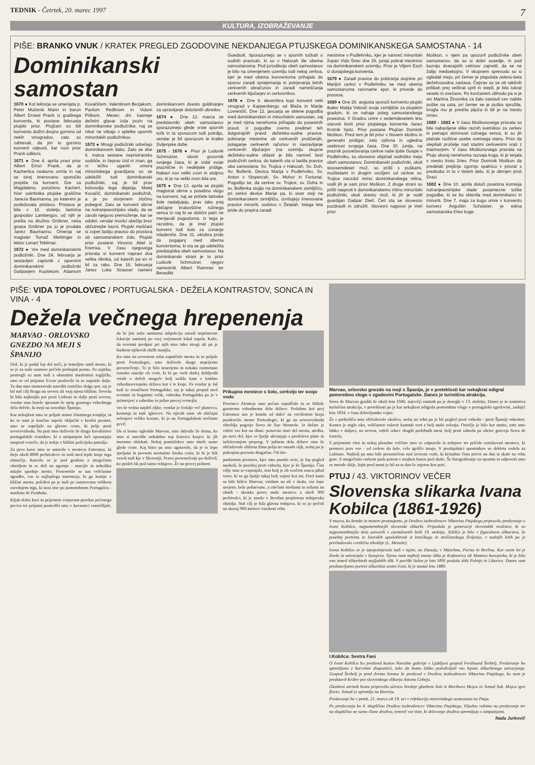TEDNIK - Četrtek, 20. marec 1997 7
KULTURA, IZOBRAŽEVANJE
PIŠE: BRANKO VNUK / KRATEK PREGLED ZGODOVINE NEKDANJEGA PTUJSKEGA DOMINIKANSKEGA SAMOSTANA - 14
Dominikanski samostan
1670 ● Kot lektorja se omenjata p. Peter Mučenik Marin in baron Albert Ernest Prank iz graškega konventa, ki postane februarja ptujski prior. Ptujčani so bili konventu dolžni dvojno gornino od nekih vinogradov, zato so zahtevali, da jim to gornino konvent odpusti, kar novi prior Prank odkloni.
1671 ● Dne 4. aprila pravi prior Albert Ernst Prank, da je Kacherlica nedavno umrla in naj se torej imenovano sporočilo prepiše na konvent. Gre za Magdaleno, poročeno Kacherl, hčer oskrbnika ptujske graščine Janeza Baumanna, po katerem je podedovala pristavo. Pristava je bila v 16. stoletju lastnina gospodov Lambergov, od njih je prešla na družino Grübner, neka gospa Grübner pa jo je prodala Janez Baumannu. Omenja se magister Tomaž Meittinger in lektor Lenart Tebilmar.
1672 ● Vre med dominikanskimi podložniki. Dne 24. februarja je sestavljen zapisnik z upornimi dominikanskimi podložniki Gašparjem Kopšetom, Adamom Kovačičem, Valentinom Bezjakom, Pavlom Redlinom in Vidom Piškom. Mesec dni kasneje deželni glavar izda poziv na dominikanske podložnike, naj se nikar ne vtikajo v spletke upornih minoritskih podložnikov.
1673 ● Mnogi podložniki odrečejo dominikancem tlako. Zato se dne 6. marca sestane nepristransko sodišče, in čeprav izid ni znan, ga ni težko uganiti: umora minoritskega gvardijana so se udeležili tudi dominikanski podložniki, saj je bil prav kolovodja tega dejanja, Matej Kovačič, dominikanski podložnik, a je po storjenem zločinu pobegnil. Zato se konvent obrne na notranjeavstrijsko vlado, da se zarubi njegovo premoženje, kar se odobri, vendar morilci ubežijo brez občutnejše kazni. Ptujski meščani si zopet lastijo pravico do prostora ob samostanskem zidu. Ptujski prior postane Vincenc Abel iz Kremsa. V času njegovega priorata si konvent napravi dva velika ribnika, od katerih pa en ni bil za rabo. Dne 16. februarja Janez Luka Strasser nameni dominikancem dvesto goldinarjev za opravljanje določenih obredov.
1674 ● Dne 12. marca se predstavniki obeh samostanov sporazumejo glede vrste spornih točk in ta sporazum tudi potrdijo, vendar je bil sporazum le kratke življenjske dobe.
1675 - 1678 ● Prior je Ludovik Schmutzer, sloviti govornik svojega časa, ki je izdal svoje praznične in nedeljske pridige. Nabavi nov veliki zvon in stolpno uro, ki je na veliki zvon bila ure.
1675 ● Dne 13. aprila se ptujski magistrat obrne s posebno vlogo na konvent, naj se pričete latinske šole nadaljujejo, prav tako prej običajne bratovščine rožnega venca in naj bi se dotični patri ne menjavali pogostoma. Iz tega je razvidno, da je imel ptujski konvent tudi šolo za zunanje mladeniče. Dne 31. oktobra pride do pogajanj med obema konventoma, ki sta se ga udeležila predstojnika obeh samostanov. Na dominikanski strani je to prior Ludovik Schmutzer, njegov namestnik Albert Rammer ter Benedikt
Guedsolt. Sporazumejo se v spornih točkah o sodnih pravicah, ki so v Halozah šle obema samostanoma. Pod jurisdikcijo obeh samostanov je bilo na omenjenem ozemlju tudi nekaj cerkva, kjer je med obema konventoma prihajalo do sporov zaradi sprejemanja in potrjevanja letnih cerkvenih obračunov in zaradi nameščanja cerkvenih ključarjev in cerkovnikov.
1678 ● Dne 8. decembra kupi konvent neki vinograd v Kappenbergu od Blaža in Marije Lovrenčič. Dne 12. januarja se sklene pogodba med dominikanskim in minoritskim samostan, saj je med njima nenehoma prihajalo do posestnih pravd. iz pogodbe zvemo predmet teh dolgotrajnih pravd: deželsko-sodne pravice, pobiranje mestnine ob cerkvenih proščenjih, polaganje cerkvenih računov in nastavljanje cerkvenih ključarjev (na ozemlju skupne deželsko-sodne oblasti je bilo namreč šest podružnih cerkva, do katerih sta si lastila pravice oba samostana: Sv. Trojica v Halozah, Sv. Duh, Sv. Bolfenk, Devica Marija v Podlehniku, Sv. Anton v Stopercah, Sv. Mohor in Fortunat. Pogodijo se, da cerkve sv. Trojice, sv. Duha in sv. Bolfenka stojijo na dominikanskem zemljišču, pri cerkvi device Marije pa, ki sicer stoji na dominikanskem zemljišču, izvršujejo imenovane pravice minoriti, sodstvo v Žetalah. Istega leta pride do prepira zaradi
mestnine v Podlehniku, kjer je namreč minoritski župan Vido Širec dne 26. junija pobral mestnino na dominikanskem ozemlju. Prior je Viljem Esch iz dunajskega konventa.
1679 ● Zaradi pravice do pobiranja stojnine pri Marijini cerkvi v Podlehniku se med obema samostanoma razvname spor, ki privede do procesa.
1680 ● Dne 26. avgusta sporoči konventu ptujski tkalec Matija Vidovič svoje zemljišče za ptujskim gradom, ki se nahaja poleg samostanskega posestva. V Gradcu umre v sedemdesetem letu starosti bivši prior ptujskega konventa Janez Krstnik Spitz. Prior postane Ptujčan Dominik Moškon. Pred tem je bil prior v Novem kloštru in generalni pridigar; zelo vplivna in ugledna osebnost svojega časa. Dne 30. junija, na praznik posvečevanja cerkve naše ljube Gospe v Podlehniku, so slovesno objahali sodniško mejo obeh samostanov. Dominikanski podložniki, okoli stoosemdeset mož, so prišli s puškami, mušketami in drugim orožjem od cerkve sv. Trojice navzdol mimo dominikanskega mlina, vodil jih je sam prior Moškon. Z druge strani so prišli nasproti k dominikanskemu mlinu minoritski podložniki, okoli dvesto mož, ki jih je vodil gvardijan Gašpar Dietl. Četi sta se slovesno pozdravili in združili. Slovesni nagovor je imel prior
Moškon, v njem pa opozoril podložnike obeh samostanov, da so si dobri sosedje, in pod kaznijo dvanajstih cekinov zapretil, da se ne žalijo medsebojno. V skupnem sprevodu so si ogledali mejo, pri čemer je plapolala zeleno-bela deželnosodna zastava. Čeprav so se ob takšnih prilikah prej večkrat sprli in stepli, je bilo tokrat veselo in svečano. Po končanem obhodu pa si je sin Martina Žirovnika za šalo nastavil cev nabite puške na usta, pri čemer se je puška sprožila, krogla mu je predrla pljuča in bil je na mestu mrtev.
1680 - 1683 ● V času Moškonovega priorata so bile nabavljene slike raznih svetnikov za cerkev in petnajst skrivnosti rožnega venca, ki so jih plačale različne osebe svetnega stanu. Prior da olepšati pročelje nad starimi cerkvenimi vrati z marmorjem. V času Moškonovega priorata na Ptuju skoraj nenehoma razsaja kuga, ki je terjala v mestu tristo žrtev. Prior Dominik Moškon da predelati prejšnjo zgornjo spalnico v priorat s predsobo in to v tistem delu, ki je obrnjen proti Dravi.
1682 ● Dne 10. aprila določi posebna komisija notranjeavstrijske vlade posamezne točke pogodbe, ki se bo sklenila med dominikanci in minoriti. Dne 7. maja za kugo umre v konventu konverz Avguštin Scholoter; je edina samostanska žrtev kuge.
PIŠE: VIDA TOPOLOVEC / PORTUGALSKA - DEŽELA KONTRASTOV, SONCA IN VINA - 4
Dežela večnega hrepenenja
MARVAO - ORLOVSKO GNEZDO NA MEJI S ŠPANIJO
Dež, ki je padal lep del noči, je temeljito umil mesto, ki se je za naše razmere pričelo prebujati pozno. Po zajtrku, postregli so nam tudi z okusnimi maslenimi rogljički, smo se od prijazne Evore poslovile in se napotile dalje. Ta dan smo nameravale narediti resnično dolgo pot, saj je bil naš cilj Braga na severu ali vsaj njena bližina. Seveda bi bila najkrajša pot proti Lizboni in dalje proti severu, vendar smo hotele spoznati še utrip goratega vzhodnega dela dežele, ki meji na sosednjo Španijo.
Kar nekajkrat smo se peljale mimo Dianinega templja, in ko se nam je končno uspelo vključiti v krožni promet, smo se zapeljale na glavno cesto, ki pelje proti severovzhodu. Na poti smo doživele še drugo kavalirstvo portugalskih voznikov, ki z utripanjem luči opozarjajo nasproti vozeče, da je nekje v bližini policijska patrulja.
Za prvo kavo smo se ustavile v mestecu Estremoz, ki šteje okoli 8000 prebivalcev in sodi med lepše kraje tega območja. Razvilo se je pod gradom z mogočnim obzidjem in se deli na zgornje - starejše in nekoliko mlajše spodnje mesto. Presenetile so nas veličastne zgradbe, vse iz najlepšega marmorja, ki ga lomijo v bližini mesta, položen pa je tudi po razmeroma velikem osrednjem trgu, ki nosi ime po pomembnem Portugalcu - markizu de Pombalu.
Kljub dobri kavi in prijetnim vonjavam pravkar pečenega peciva ter prijazni postrežbi smo v kavarnici razmišljale, da bi jim naša sanitarna inšpekcija zaradi neprimerne lokacije sanitarij po vsej verjetnosti lokal zaprla. Kaže, da tovrstni predpisi pri njih niso tako strogi ali pa je budnost njihovih služb manjša.
Ko smo na severnem robu zapuščale mesto in se peljale proti Portoalegru, smo doživele drugo neprijetno presenečenje. To je bilo neurejeno in nekako razmetano romsko naselje ob cesti, ki bi po vseh dotlej dobljenih vtisih o deželi mogoče bolj sodilo kam v kakšno vzhodnoevropsko državo kot v te kraje. Pa vendar je žal tudi to resničnost Portugalske, saj je tukaj prepad med revnimi in bogatimi velik, vzhodna Portugalska pa je v primerjavi z zahodno in južno precej revnejša.
ves še vedno najdeš oljke, vendar je čedalje več plutovca, kostanja in tudi iglavcev. Na njivah raste ob običajni zelenjavi veliko koruze, ki jo na Portugalskem srečamo prvič.
Da si bomo ogledale Marvao, smo sklenile že doma, ko smo si naredile nekakšno top lestvico krajev, ki jih moramo obiskati. Nekaj pomislekov smo imele samo glede ceste. Kaj hitro pa smo ugotovile, da je to lepo speljana in povsem normalno široka cesta, ki bi je bili veseli tudi kje v Sloveniji. Pravo presenečenje pa doživiš, ko prideš tik pod samo trdnjavo. Že na precej polnem
Prikupno mestece s šolo, cerkvijo ter svojo vodo
Provinco Alentejo smo počasi zapuščale in se bližale goratemu vzhodnemu delu države. Podobno kot prej Estremoz nas je kmalu od daleč na vzvišenem kraju pozdravilo mesto Portoalegre, ki ga na severovzhodu obroblja pogorje Serra de Sao Memede. Iz doline je videti vse kot na dlani: ponovno stari del mesta, utrdba, pa novi del, kjer se ljudje ukvarjajo s predelavo plute in izdelovanjem preprog. V južnem delu države smo še občudovale obširna žitna polja ter nasade oljk, sedaj pa je pokrajina povsem drugačna. Od dre-
parkirnem prostoru, kjer smo pustile avto, je lep pogled naokoli, še posebej proti vzhodu, kjer je že Španija. Čim višje smo se vzpenjale, tem bolj je ob vročem soncu pihal veter, ki so ga ljudje tukaj bolj vajeni kot mi. Pred nami so bile hišice Marvaa, vzidane na ali v skalo, vse lepo urejene, belo pobarvane, z rdečimi strehami in rožami na oknih - skratka pravo malo mestece z okoli 900 prebivalci, ki je zraslo v številna prepletena trdnjavska obzidja. Naš cilj je bila glavna trdnjava, ki so jo pričeli na skoraj 900 metrov visokem vrhu
Marvao, orlovsko gnezdo na meji s Španijo, je v preteklosti kar nekajkrat odigral pomembno vlogo v zgodovini Portugalske. Danes je turistična atrakcija.
Serra de Marvao graditi že okoli leta 1040, največji razmah pa je dosegla v 13. stoletju. Danes je to zanimiva turistična atrakcija, v preteklosti pa je kar nekajkrat odigrala pomembno vlogo v portugalski zgodovini, zadnjič leta 1834, v času državljanske vojne.
Že s parkirišča smo občudovale okolico, sedaj na vrhu pa je bil pogled proti vzhodu - proti Španiji enkraten. Kamor je seglo oko, veličasten valovit kamniti svet z bolj malo zelenja. Ozračje je bilo kot umito, zato smo lahko v daljavi, na severu, videli odsev drugih podobnih mest, bolj proti zahodu pa obrise gorovja Serra de Estrela.
S prijetnimi vtisi in nekaj plezalne veščine smo se odpravile iz trdnjave ter pričele raziskovati mestece, ki premore prav vse - od cerkve do šole, celo igrišče imajo. V prodajalnici spominkov so dekleta vedela za Lubiano. Najbolj pa smo bile presenečene nad izvirom vode, ki kristalno čista privre na dan iz skale na vrhu gore. Z mogočnim curkom pada potem v majhen bazen pod skalo. Še fotografiranje za spomin in odpraviti smo se morale dalje, kajti pred nami je bil za ta dan še zajeten kos poti.
PTUJ / 43. VIKTORINOV VEČER
Slovenska slikarka Ivana Kobilca (1861-1926)
V marcu, ko ženske in matere praznujemo, je Društvo izobražencev Viktorina Ptujskega pripravilo predavanje o Ivani Kobilca, najpomembnejši slovenski slikarki. Pripadala je generaciji slovenskih realistov, ki so najpomembnejša dela ustvarili v osemdesetih letih 19. stoletja. Težišče je bilo v figuralnem slikarstvu, še posebej portretu in žanrskih upodobitvah iz kmečkega in meščanskega življenja, v zadnjih letih pa je prevladovalo cvetlično tihožitje (L. Menaše).
Ivana Kobilca se je izpopolnjevala tudi v tujini, na Dunaju, v Münchnu, Parizu in Berlinu. Kar osem let je živela in ustvarjala v Sarajevu. Njena nam najbolj znana slika je Kofetarica ali Mamica kavopivka, ki je bila ena izmed slikarkinih najljubših slik. V pariški Salon je leta 1891 poslala sliki Poletje in Likarice. Danes vam predstavljamo portret slikarkine sestre Fani, ki je nastal leta 1889.
I.Kobilca: Sestra Fani
O Ivani Kobilca bo predaval kustos Narodne galerije v Ljubljani gospod Ferdinand Šerbelj. Predavanje bo spremljano z barvnimi diapozitivi, tako da bomo lahko podoživljali vso lepoto slikarkinega ustvarjanja. Gospod Šerbelj je pred dvema letoma že predaval v Društvu izobražencev Viktorina Ptujskega, ko nam je predstavil Križev pot slovenskega slikarja Antona Cebeja.
Glasbeni utrinek bosta pripravila učenca Srednje glasbene šole iz Maribora Mojca in Tomaž Sok. Mojca igra flavto, Tomaž jo spremlja na klavirju.
Predavanje bo v petek, 21. marca ob 19. uri v refektoriju minoritskega samostana na Ptuju.
Po predavanju bo 4. skupščina Društva izobražencev Viktorina Ptujskega. Vljudno vabimo na predavanje ter na skupščino ne samo člane društva, temveč vse tiste, ki delovanje društva spremljajo s simpatijami.
Nada Jurkovič